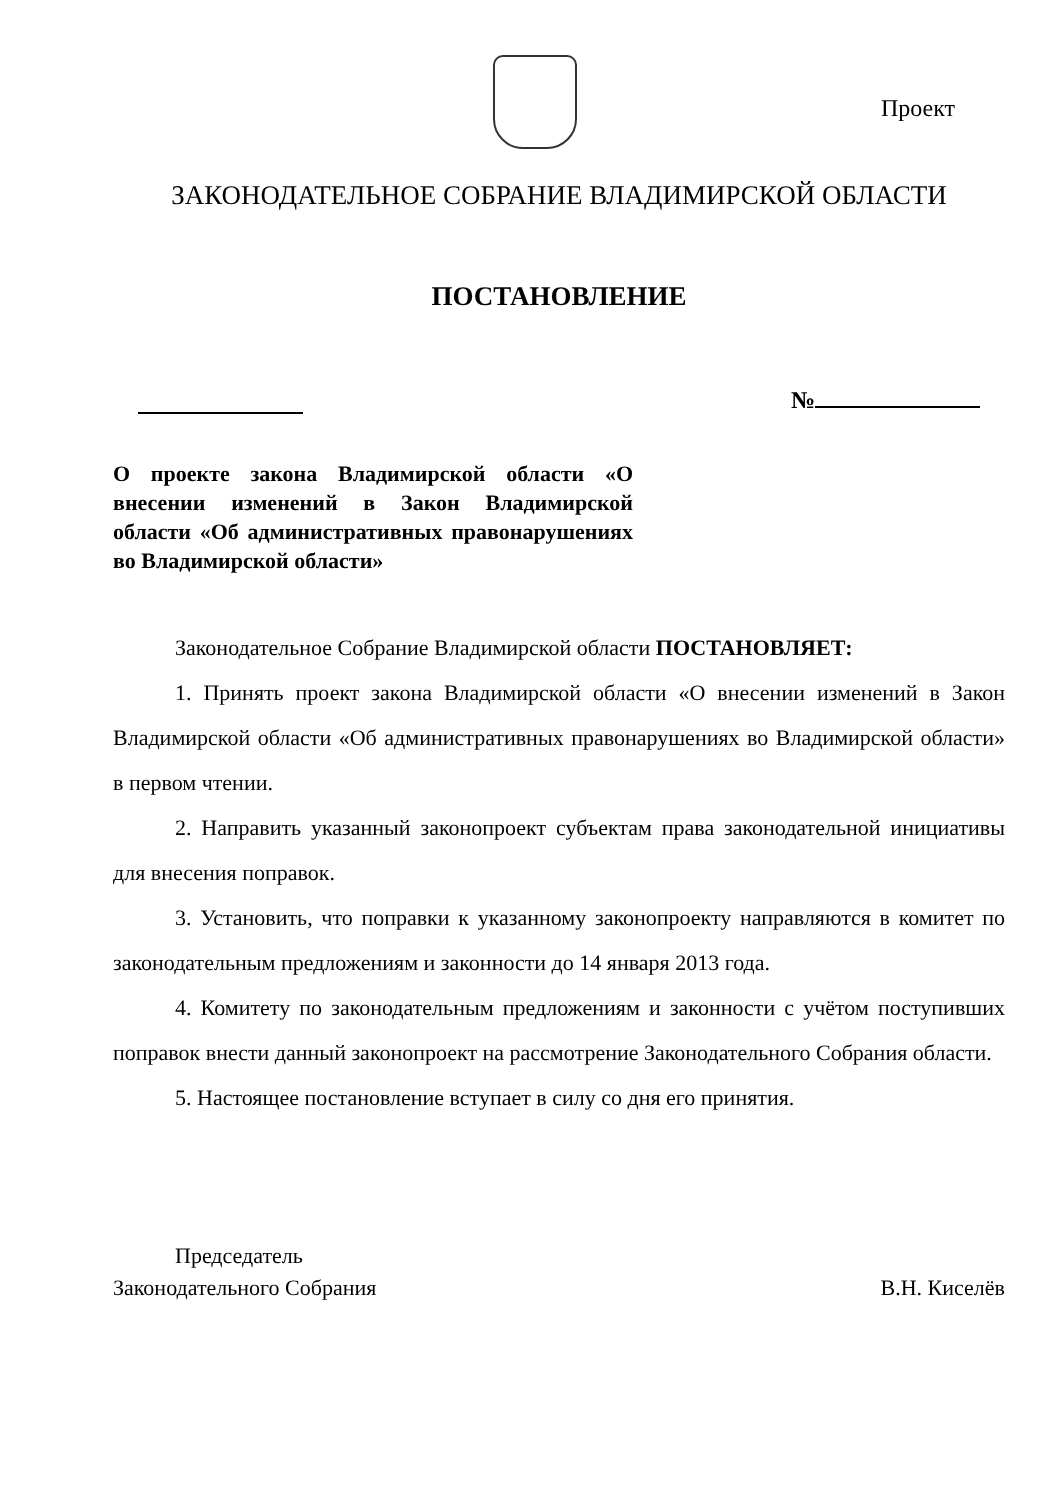Проект
ЗАКОНОДАТЕЛЬНОЕ СОБРАНИЕ ВЛАДИМИРСКОЙ ОБЛАСТИ
ПОСТАНОВЛЕНИЕ
№
О проекте закона Владимирской области «О внесении изменений в Закон Владимирской области «Об административных правонарушениях во Владимирской области»
Законодательное Собрание Владимирской области ПОСТАНОВЛЯЕТ:
1. Принять проект закона Владимирской области «О внесении изменений в Закон Владимирской области «Об административных правонарушениях во Владимирской области» в первом чтении.
2. Направить указанный законопроект субъектам права законодательной инициативы для внесения поправок.
3. Установить, что поправки к указанному законопроекту направляются в комитет по законодательным предложениям и законности до 14 января 2013 года.
4. Комитету по законодательным предложениям и законности с учётом поступивших поправок внести данный законопроект на рассмотрение Законодательного Собрания области.
5. Настоящее постановление вступает в силу со дня его принятия.
Председатель
Законодательного Собрания
В.Н. Киселёв